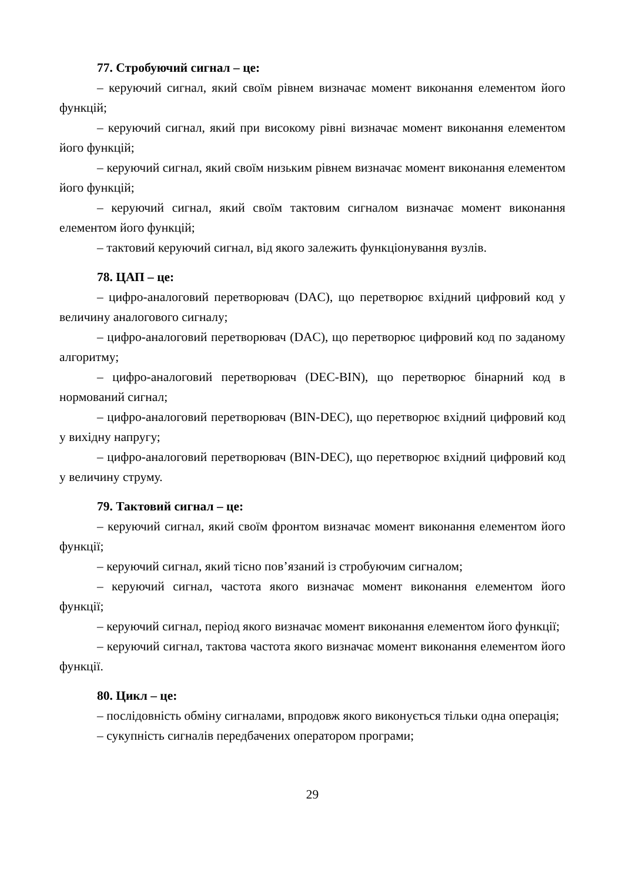77. Стробуючий сигнал – це:
– керуючий сигнал, який своїм рівнем визначає момент виконання елементом його функцій;
– керуючий сигнал, який при високому рівні визначає момент виконання елементом його функцій;
– керуючий сигнал, який своїм низьким рівнем визначає момент виконання елементом його функцій;
– керуючий сигнал, який своїм тактовим сигналом визначає момент виконання елементом його функцій;
– тактовий керуючий сигнал, від якого залежить функціонування вузлів.
78. ЦАП – це:
– цифро-аналоговий перетворювач (DAC), що перетворює вхідний цифровий код у величину аналогового сигналу;
– цифро-аналоговий перетворювач (DAC), що перетворює цифровий код по заданому алгоритму;
– цифро-аналоговий перетворювач (DEC-BIN), що перетворює бінарний код в нормований сигнал;
– цифро-аналоговий перетворювач (BIN-DEC), що перетворює вхідний цифровий код у вихідну напругу;
– цифро-аналоговий перетворювач (BIN-DEC), що перетворює вхідний цифровий код у величину струму.
79. Тактовий сигнал – це:
– керуючий сигнал, який своїм фронтом визначає момент виконання елементом його функції;
– керуючий сигнал, який тісно пов’язаний із стробуючим сигналом;
– керуючий сигнал, частота якого визначає момент виконання елементом його функції;
– керуючий сигнал, період якого визначає момент виконання елементом його функції;
– керуючий сигнал, тактова частота якого визначає момент виконання елементом його функції.
80. Цикл – це:
– послідовність обміну сигналами, впродовж якого виконується тільки одна операція;
– сукупність сигналів передбачених оператором програми;
29